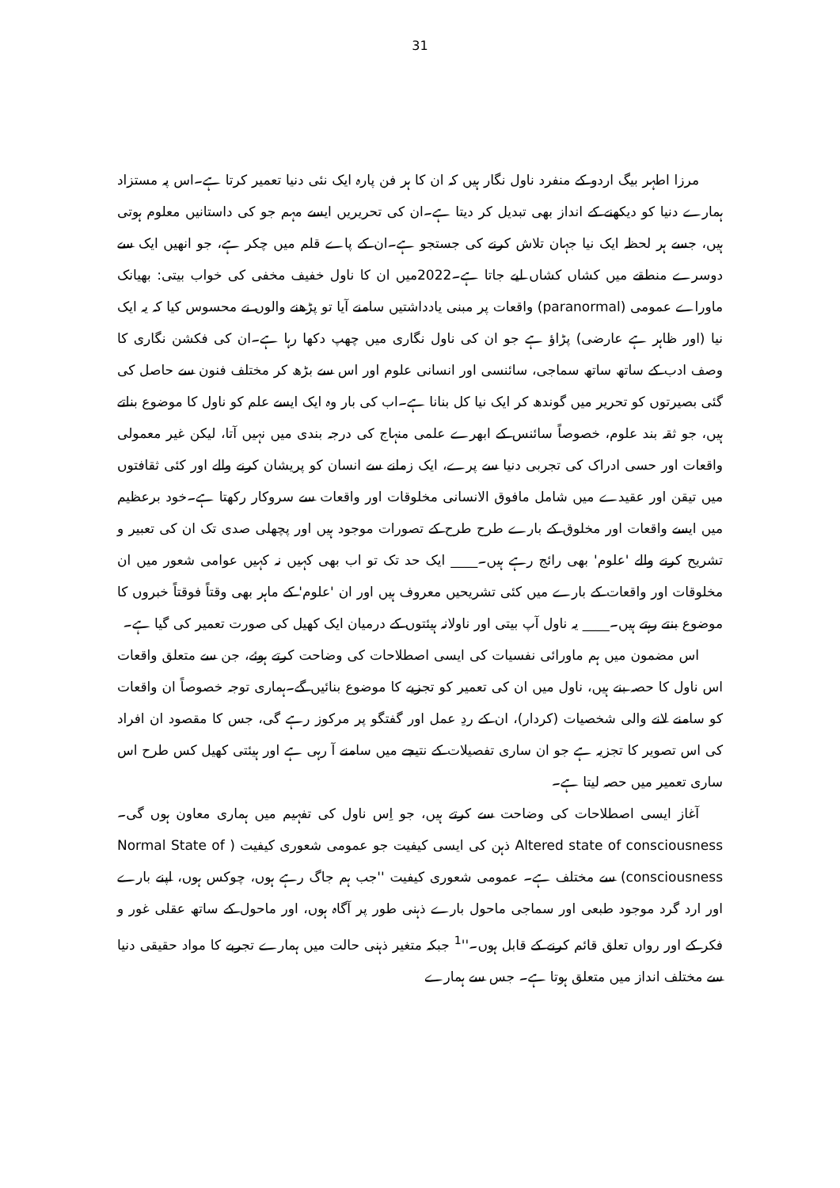31
مرزا اطہر بیگ اردو کے منفرد ناول نگار ہیں کہ ان کا ہر فن پارہ ایک نئی دنیا تعمیر کرتا ہے۔اس پہ مستزاد ہمارے دنیا کو دیکھنے کے انداز بھی تبدیل کر دیتا ہے۔ان کی تحریریں ایسے مہم جو کی داستانیں معلوم ہوتی ہیں، جسے ہر لحظہ ایک نیا جہان تلاش کرنے کی جستجو ہے۔ان کے پاے قلم میں چکر ہے، جو انھیں ایک سے دوسرے منطقے میں کشاں کشاں لیے جاتا ہے۔2022میں ان کا ناول خفیف مخفی کی خواب بیتی: بھیانک ماوراے عمومی (paranormal) واقعات پر مبنی یادداشتیں سامنے آیا تو پڑھنے والوں نے محسوس کیا کہ یہ ایک نیا (اور ظاہر ہے عارضی) پڑاؤ ہے جو ان کی ناول نگاری میں چھپ دکھا رہا ہے۔ان کی فکشن نگاری کا وصف ادب کے ساتھ ساتھ سماجی، سائنسی اور انسانی علوم اور اس سے بڑھ کر مختلف فنون سے حاصل کی گئی بصیرتوں کو تحریر میں گوندھ کر ایک نیا کل بنانا ہے۔اب کی بار وہ ایک ایسے علم کو ناول کا موضوع بناتے ہیں، جو ثقہ بند علوم، خصوصاً سائنس کے ابھرے علمی منہاج کی درجہ بندی میں نہیں آتا، لیکن غیر معمولی واقعات اور حسی ادراک کی تجربی دنیا سے پرے، ایک زمانے سے انسان کو پریشان کرنے والے اور کئی ثقافتوں میں تیقن اور عقیدے میں شامل مافوق الانسانی مخلوقات اور واقعات سے سروکار رکھتا ہے۔خود برعظیم میں ایسے واقعات اور مخلوق کے بارے طرح طرح کے تصورات موجود ہیں اور پچھلی صدی تک ان کی تعبیر و تشریح کرنے والے 'علوم' بھی رائج رہے ہیں۔____ ایک حد تک تو اب بھی کہیں نہ کہیں عوامی شعور میں ان مخلوقات اور واقعات کے بارے میں کئی تشریحیں معروف ہیں اور ان 'علوم' کے ماہر بھی وقتاً فوقتاً خبروں کا موضوع بنتے رہتے ہیں۔____ یہ ناول آپ بیتی اور ناولانہ ہیئتوں کے درمیان ایک کھیل کی صورت تعمیر کی گیا ہے۔
اس مضمون میں ہم ماورائی نفسیات کی ایسی اصطلاحات کی وضاحت کرتے ہوئے، جن سے متعلق واقعات اس ناول کا حصہ بنے ہیں، ناول میں ان کی تعمیر کو تجزیے کا موضوع بنائیں گے۔ہماری توجہ خصوصاً ان واقعات کو سامنے لانے والی شخصیات (کردار)، ان کے ردِ عمل اور گفتگو پر مرکوز رہے گی، جس کا مقصود ان افراد کی اس تصویر کا تجزیہ ہے جو ان ساری تفصیلات کے نتیجے میں سامنے آ رہی ہے اور ہیئتی کھیل کس طرح اس ساری تعمیر میں حصہ لیتا ہے۔
آغاز ایسی اصطلاحات کی وضاحت سے کرتے ہیں، جو اِس ناول کی تفہیم میں ہماری معاون ہوں گی۔ Altered state of consciousness ذہن کی ایسی کیفیت جو عمومی شعوری کیفیت ( Normal State of consciousness) سے مختلف ہے۔ عمومی شعوری کیفیت ''جب ہم جاگ رہے ہوں، چوکس ہوں، اپنے بارے اور ارد گرد موجود طبعی اور سماجی ماحول بارے ذہنی طور پر آگاہ ہوں، اور ماحول کے ساتھ عقلی غور و فکر کے اور رواں تعلق قائم کرنے کے قابل ہوں۔''<sup>1</sup> جبکہ متغیر ذہنی حالت میں ہمارے تجربے کا مواد حقیقی دنیا سے مختلف انداز میں متعلق ہوتا ہے۔ جس سے ہمارے